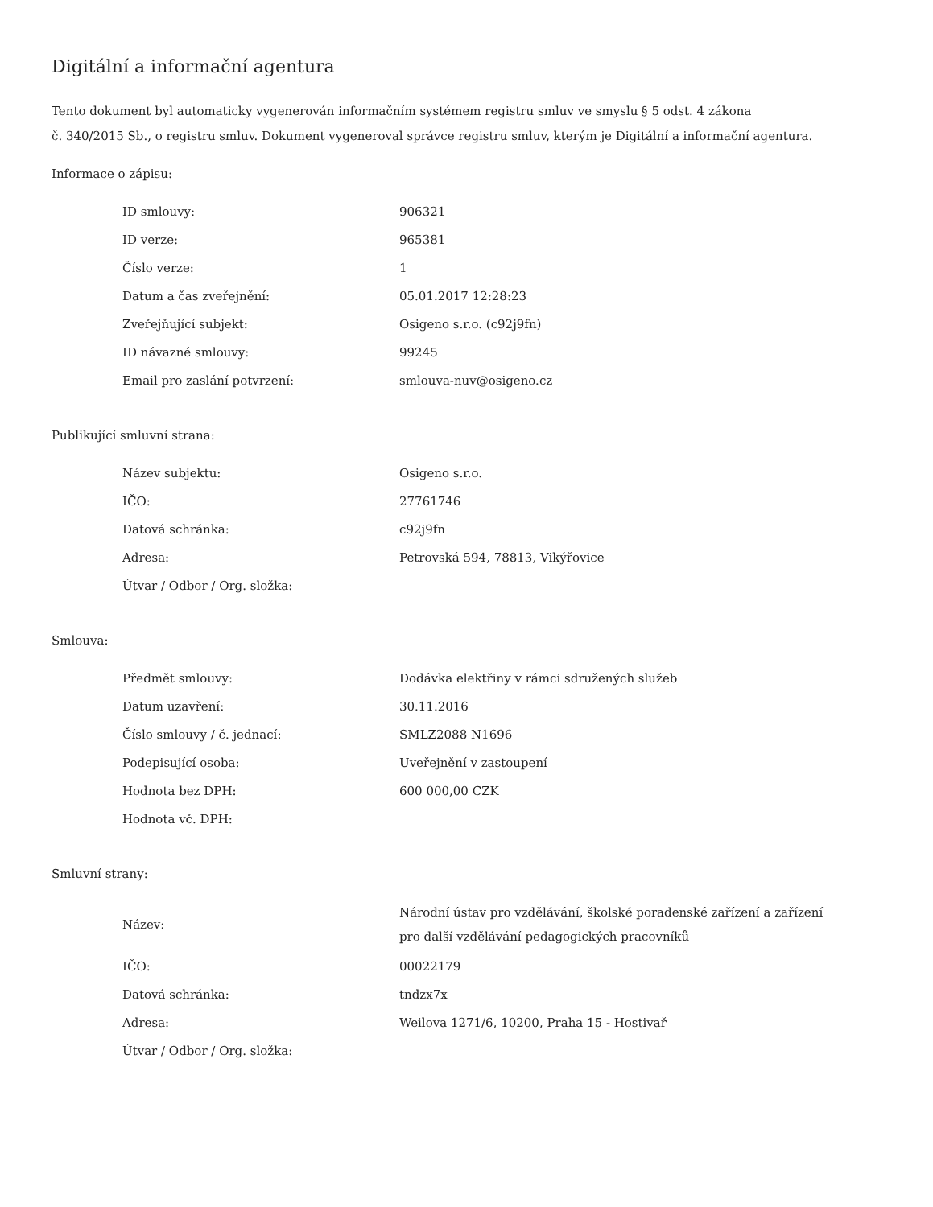Digitální a informační agentura
Tento dokument byl automaticky vygenerován informačním systémem registru smluv ve smyslu § 5 odst. 4 zákona
č. 340/2015 Sb., o registru smluv. Dokument vygeneroval správce registru smluv, kterým je Digitální a informační agentura.
Informace o zápisu:
| ID smlouvy: | 906321 |
| ID verze: | 965381 |
| Číslo verze: | 1 |
| Datum a čas zveřejnění: | 05.01.2017 12:28:23 |
| Zveřejňující subjekt: | Osigeno s.r.o. (c92j9fn) |
| ID návazné smlouvy: | 99245 |
| Email pro zaslání potvrzení: | smlouva-nuv@osigeno.cz |
Publikující smluvní strana:
| Název subjektu: | Osigeno s.r.o. |
| IČO: | 27761746 |
| Datová schránka: | c92j9fn |
| Adresa: | Petrovská 594, 78813, Vikýřovice |
| Útvar / Odbor / Org. složka: | |
Smlouva:
| Předmět smlouvy: | Dodávka elektřiny v rámci sdružených služeb |
| Datum uzavření: | 30.11.2016 |
| Číslo smlouvy / č. jednací: | SMLZ2088 N1696 |
| Podepisující osoba: | Uveřejnění v zastoupení |
| Hodnota bez DPH: | 600 000,00 CZK |
| Hodnota vč. DPH: | |
Smluvní strany:
| Název: | Národní ústav pro vzdělávání, školské poradenské zařízení a zařízení pro další vzdělávání pedagogických pracovníků |
| IČO: | 00022179 |
| Datová schránka: | tndzx7x |
| Adresa: | Weilova 1271/6, 10200, Praha 15 - Hostivař |
| Útvar / Odbor / Org. složka: | |